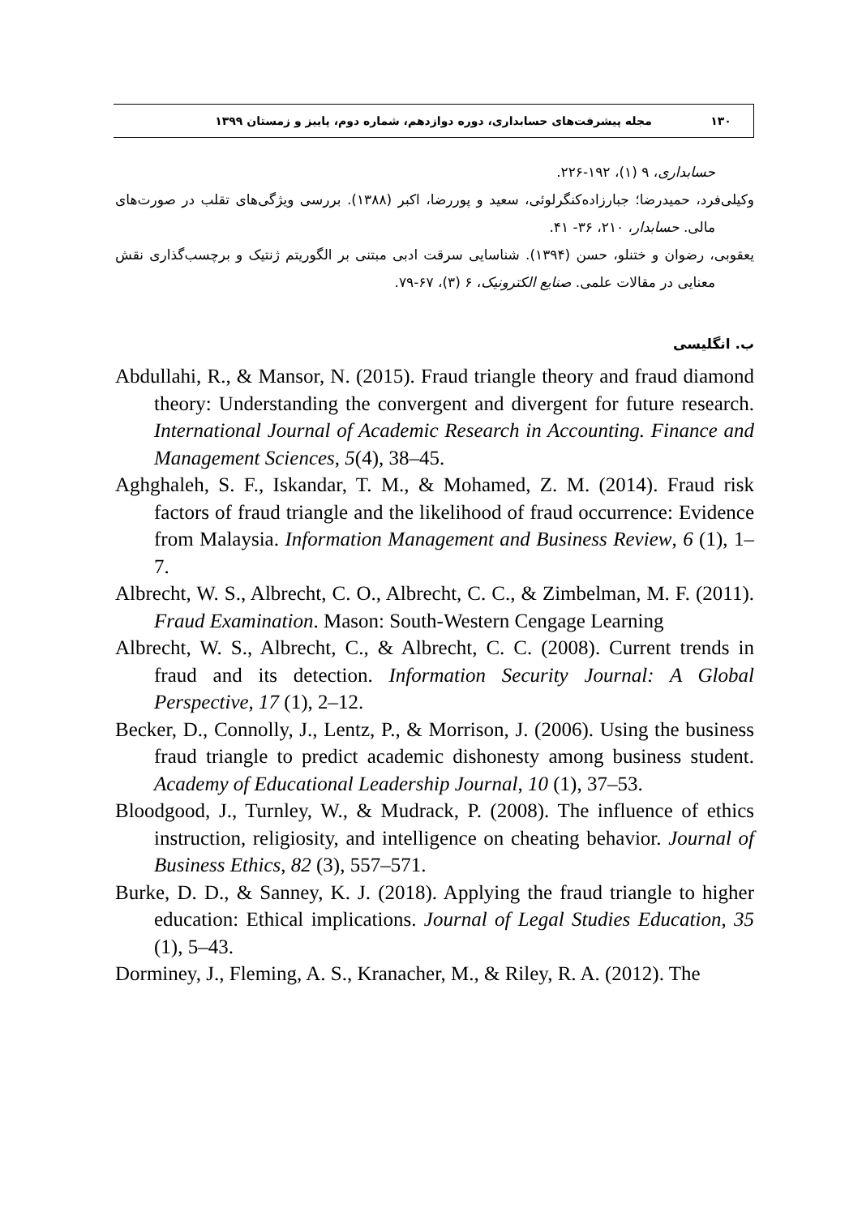۱۳۰ مجله پیشرفت‌های حسابداری، دوره دوازدهم، شماره دوم، پاییز و زمستان ۱۳۹۹
حسابداری، ۹ (۱)، ۱۹۲-۲۲۶.
وکیلی‌فرد، حمیدرضا؛ جبارزاده‌کنگرلوئی، سعید و پوررضا، اکبر (۱۳۸۸). بررسی ویژگی‌های تقلب در صورت‌های مالی. حسابدار، ۲۱۰، ۳۶- ۴۱.
یعقوبی، رضوان و ختنلو، حسن (۱۳۹۴). شناسایی سرقت ادبی مبتنی بر الگوریتم ژنتیک و برچسب‌گذاری نقش معنایی در مقالات علمی. صنایع الکترونیک، ۶ (۳)، ۶۷-۷۹.
ب. انگلیسی
Abdullahi, R., & Mansor, N. (2015). Fraud triangle theory and fraud diamond theory: Understanding the convergent and divergent for future research. International Journal of Academic Research in Accounting. Finance and Management Sciences, 5(4), 38–45.
Aghghaleh, S. F., Iskandar, T. M., & Mohamed, Z. M. (2014). Fraud risk factors of fraud triangle and the likelihood of fraud occurrence: Evidence from Malaysia. Information Management and Business Review, 6 (1), 1–7.
Albrecht, W. S., Albrecht, C. O., Albrecht, C. C., & Zimbelman, M. F. (2011). Fraud Examination. Mason: South-Western Cengage Learning
Albrecht, W. S., Albrecht, C., & Albrecht, C. C. (2008). Current trends in fraud and its detection. Information Security Journal: A Global Perspective, 17 (1), 2–12.
Becker, D., Connolly, J., Lentz, P., & Morrison, J. (2006). Using the business fraud triangle to predict academic dishonesty among business student. Academy of Educational Leadership Journal, 10 (1), 37–53.
Bloodgood, J., Turnley, W., & Mudrack, P. (2008). The influence of ethics instruction, religiosity, and intelligence on cheating behavior. Journal of Business Ethics, 82 (3), 557–571.
Burke, D. D., & Sanney, K. J. (2018). Applying the fraud triangle to higher education: Ethical implications. Journal of Legal Studies Education, 35 (1), 5–43.
Dorminey, J., Fleming, A. S., Kranacher, M., & Riley, R. A. (2012). The